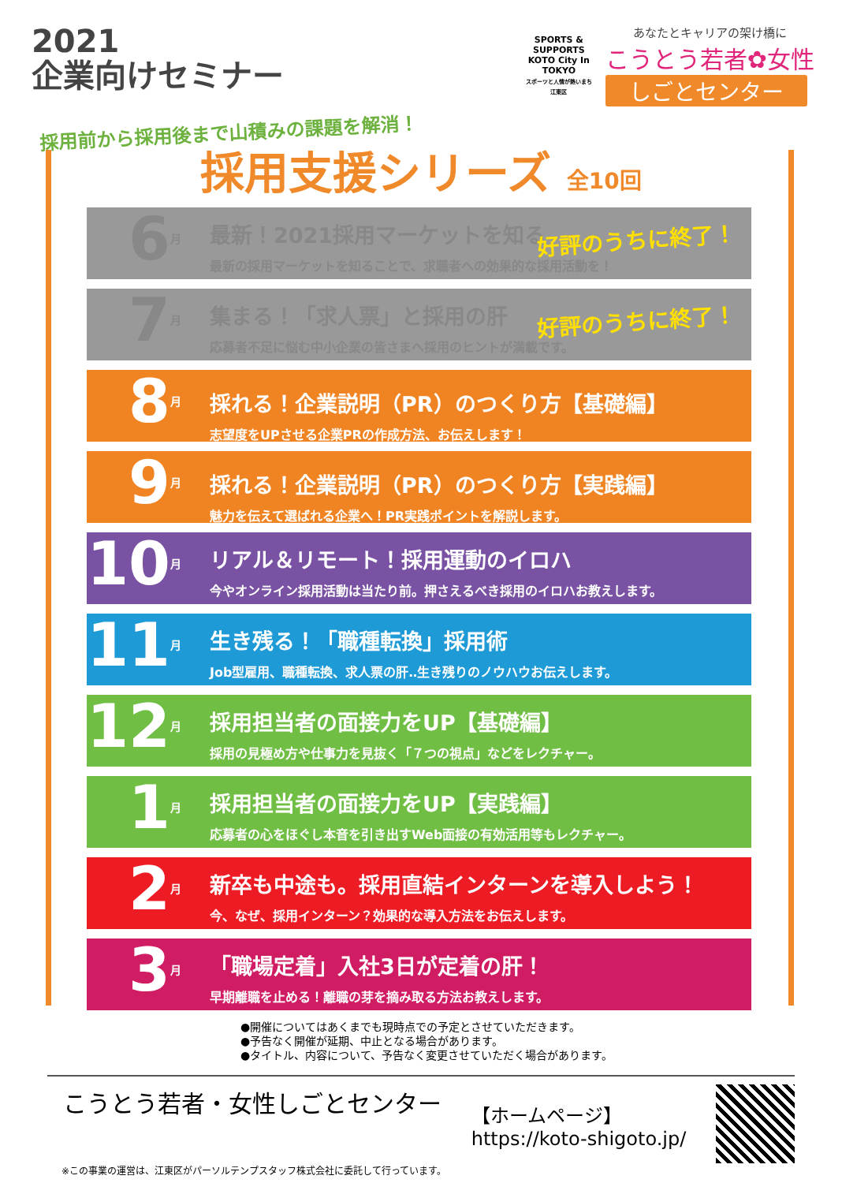2021
企業向けセミナー
SPORTS & SUPPORTS
KOTO City In TOKYO
スポーツと人情が熱いまち 江東区
あなたとキャリアの架け橋に
こうとう若者✿女性
しごとセンター
採用前から採用後まで山積みの課題を解消！
採用支援シリーズ 全10回
6月
最新！2021採用マーケットを知る
最新の採用マーケットを知ることで、求職者への効果的な採用活動を！
好評のうちに終了！
7月
集まる！「求人票」と採用の肝
応募者不足に悩む中小企業の皆さまへ採用のヒントが満載です。
好評のうちに終了！
8月
採れる！企業説明（PR）のつくり方【基礎編】
志望度をUPさせる企業PRの作成方法、お伝えします！
9月
採れる！企業説明（PR）のつくり方【実践編】
魅力を伝えて選ばれる企業へ！PR実践ポイントを解説します。
10月
リアル＆リモート！採用運動のイロハ
今やオンライン採用活動は当たり前。押さえるべき採用のイロハお教えします。
11月
生き残る！「職種転換」採用術
Job型雇用、職種転換、求人票の肝‥生き残りのノウハウお伝えします。
12月
採用担当者の面接力をUP【基礎編】
採用の見極め方や仕事力を見抜く「７つの視点」などをレクチャー。
1月
採用担当者の面接力をUP【実践編】
応募者の心をほぐし本音を引き出すWeb面接の有効活用等もレクチャー。
2月
新卒も中途も。採用直結インターンを導入しよう！
今、なぜ、採用インターン？効果的な導入方法をお伝えします。
3月
「職場定着」入社3日が定着の肝！
早期離職を止める！離職の芽を摘み取る方法お教えします。
●開催についてはあくまでも現時点での予定とさせていただきます。
●予告なく開催が延期、中止となる場合があります。
●タイトル、内容について、予告なく変更させていただく場合があります。
こうとう若者・女性しごとセンター
【ホームページ】
https://koto-shigoto.jp/
※この事業の運営は、江東区がパーソルテンプスタッフ株式会社に委託して行っています。